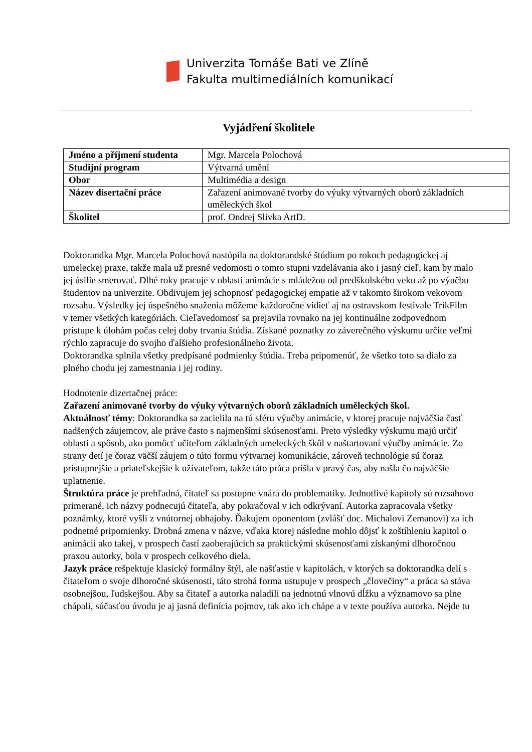Univerzita Tomáše Bati ve Zlíně
Fakulta multimediálních komunikací
Vyjádření školitele
| Jméno a příjmení studenta | Mgr. Marcela Polochová |
| Studijní program | Výtvarná umění |
| Obor | Multimédia a design |
| Název disertační práce | Zařazení animované tvorby do výuky výtvarných oborů základních uměleckých škol |
| Školitel | prof. Ondrej Slivka ArtD. |
Doktorandka Mgr. Marcela Polochová nastúpila na doktorandské štúdium po rokoch pedagogickej aj umeleckej praxe, takže mala už presné vedomosti o tomto stupni vzdelávania ako i jasný cieľ, kam by malo jej úsilie smerovať. Dlhé roky pracuje v oblasti animácie s mládežou od predškolského veku až po výučbu študentov na univerzite. Obdivujem jej schopnosť pedagogickej empatie až v takomto širokom vekovom rozsahu. Výsledky jej úspešného snaženia môžeme každoročne vidieť aj na ostravskom festivale TrikFilm v temer všetkých kategóriách. Cieľavedomosť sa prejavila rovnako na jej kontinuálne zodpovednom prístupe k úlohám počas celej doby trvania štúdia. Získané poznatky zo záverečného výskumu určite veľmi rýchlo zapracuje do svojho ďalšieho profesionálneho života.
Doktorandka splnila všetky predpísané podmienky štúdia. Treba pripomenúť, že všetko toto sa dialo za plného chodu jej zamestnania i jej rodiny.
Hodnotenie dizertačnej práce:
Zařazení animované tvorby do výuky výtvarných oborů základních uměleckých škol.
Aktuálnosť témy: Doktorandka sa zacielila na tú sféru výučby animácie, v ktorej pracuje najväčšia časť nadšených záujemcov, ale práve často s najmenšími skúsenosťami. Preto výsledky výskumu majú určiť oblasti a spôsob, ako pomôcť učiteľom základných umeleckých škôl v naštartovaní výučby animácie. Zo strany detí je čoraz väčší záujem o túto formu výtvarnej komunikácie, zároveň technológie sú čoraz prístupnejšie a priateľskejšie k užívateľom, takže táto práca prišla v pravý čas, aby našla čo najväčšie uplatnenie.
Štruktúra práce je prehľadná, čitateľ sa postupne vnára do problematiky. Jednotlivé kapitoly sú rozsahovo primerané, ich názvy podnecujú čitateľa, aby pokračoval v ich odkrývaní. Autorka zapracovala všetky poznámky, ktoré vyšli z vnútornej obhajoby. Ďakujem oponentom (zvlášť doc. Michalovi Zemanovi) za ich podnetné pripomienky. Drobná zmena v názve, vďaka ktorej následne mohlo dôjsť k zoštíhleniu kapitol o animácii ako takej, v prospech častí zaoberajúcich sa praktickými skúsenosťami získanými dlhoročnou praxou autorky, bola v prospech celkového diela.
Jazyk práce rešpektuje klasický formálny štýl, ale našťastie v kapitolách, v ktorých sa doktorandka delí s čitateľom o svoje dlhoročné skúsenosti, táto strohá forma ustupuje v prospech „človečiny“ a práca sa stáva osobnejšou, ľudskejšou. Aby sa čitateľ a autorka naladili na jednotnú vlnovú dĺžku a významovo sa plne chápali, súčasťou úvodu je aj jasná definícia pojmov, tak ako ich chápe a v texte používa autorka. Nejde tu